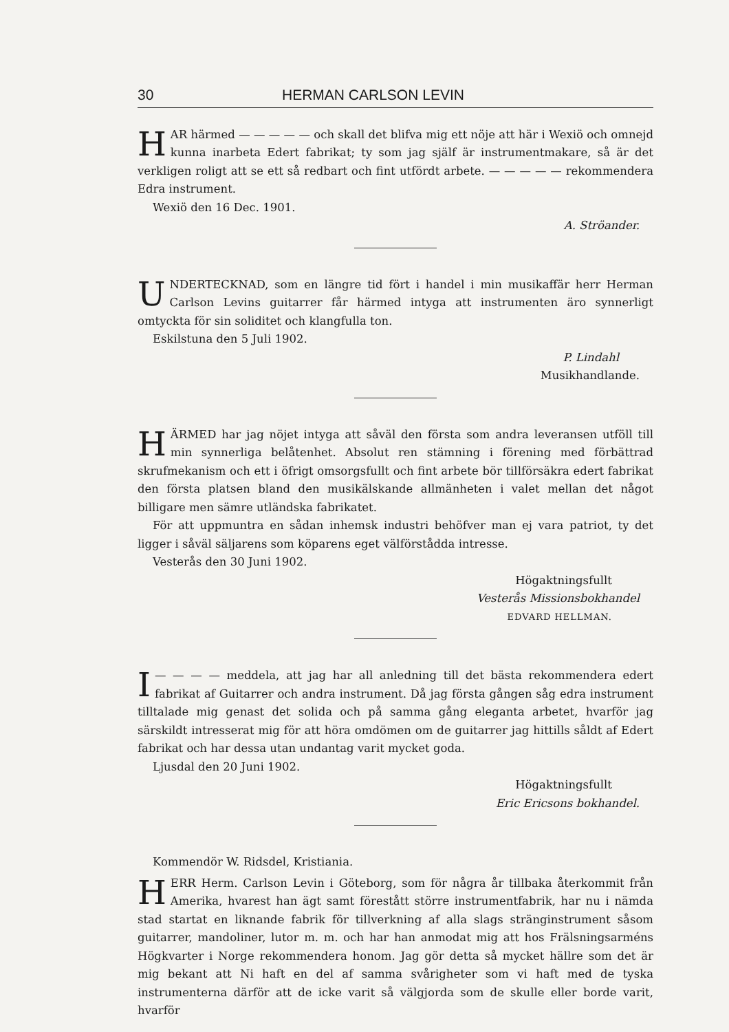30 HERMAN CARLSON LEVIN
HAR härmed — — — — — och skall det blifva mig ett nöje att här i Wexiö och omnejd kunna inarbeta Edert fabrikat; ty som jag själf är instrumentmakare, så är det verkligen roligt att se ett så redbart och fint utfördt arbete. — — — — — rekommendera Edra instrument.
Wexiö den 16 Dec. 1901.
A. Ströander.
UNDERTECKNAD, som en längre tid fört i handel i min musikaffär herr Herman Carlson Levins guitarrer får härmed intyga att instrumenten äro synnerligt omtyckta för sin soliditet och klangfulla ton.
Eskilstuna den 5 Juli 1902.
P. Lindahl
Musikhandlande.
HÄRMED har jag nöjet intyga att såväl den första som andra leveransen utföll till min synnerliga belåtenhet. Absolut ren stämning i förening med förbättrad skrufmekanism och ett i öfrigt omsorgsfullt och fint arbete bör tillförsäkra edert fabrikat den första platsen bland den musikälskande allmänheten i valet mellan det något billigare men sämre utländska fabrikatet.
För att uppmuntra en sådan inhemsk industri behöfver man ej vara patriot, ty det ligger i såväl säljarens som köparens eget välförstådda intresse.
Vesterås den 30 Juni 1902.
Högaktningsfullt
Vesterås Missionsbokhandel
EDVARD HELLMAN.
I — — — — meddela, att jag har all anledning till det bästa rekommendera edert fabrikat af Guitarrer och andra instrument. Då jag första gången såg edra instrument tilltalade mig genast det solida och på samma gång eleganta arbetet, hvarför jag särskildt intresserat mig för att höra omdömen om de guitarrer jag hittills såldt af Edert fabrikat och har dessa utan undantag varit mycket goda.
Ljusdal den 20 Juni 1902.
Högaktningsfullt
Eric Ericsons bokhandel.
Kommendör W. Ridsdel, Kristiania.
HERR Herm. Carlson Levin i Göteborg, som för några år tillbaka återkommit från Amerika, hvarest han ägt samt förestått större instrumentfabrik, har nu i nämda stad startat en liknande fabrik för tillverkning af alla slags stränginstrument såsom guitarrer, mandoliner, lutor m. m. och har han anmodat mig att hos Frälsningsarméns Högkvarter i Norge rekommendera honom. Jag gör detta så mycket hällre som det är mig bekant att Ni haft en del af samma svårigheter som vi haft med de tyska instrumenterna därför att de icke varit så välgjorda som de skulle eller borde varit, hvarför